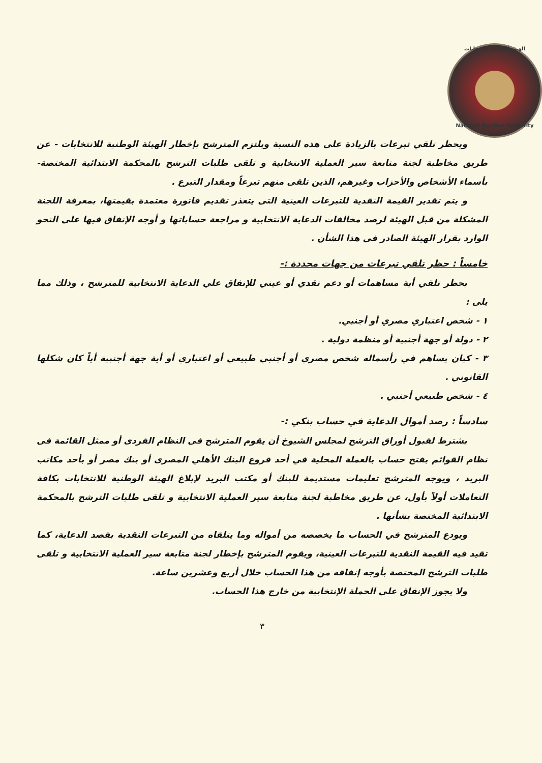الهيئة الوطنية للانتخابات
National Election Authority
ويحظر تلقي تبرعات بالزيادة على هذه النسبة ويلتزم المترشح بإخطار الهيئة الوطنية للانتخابات - عن طريق مخاطبة لجنة متابعة سير العملية الانتخابية و تلقى طلبات الترشح بالمحكمة الابتدائية المختصة- بأسماء الأشخاص والأحزاب وغيرهم، الذين تلقى منهم تبرعاً ومقدار التبرع .
و يتم تقدير القيمة النقدية للتبرعات العينية التى يتعذر تقديم فاتورة معتمدة بقيمتها، بمعرفة اللجنة المشكلة من قبل الهيئة لرصد مخالفات الدعاية الانتخابية و مراجعة حساباتها و أوجه الإنفاق فيها على النحو الوارد بقرار الهيئة الصادر فى هذا الشأن .
خامساً : حظر تلقي تبرعات من جهات محددة :-
يحظر تلقي أية مساهمات أو دعم نقدي أو عيني للإنفاق علي الدعاية الانتخابية للمترشح ، وذلك مما يلى :
١ - شخص اعتباري مصري أو أجنبي.
٢ - دولة أو جهة أجنبية أو منظمة دولية .
٣ - كيان يساهم في رأسماله شخص مصري أو أجنبي طبيعي أو اعتباري أو أية جهة أجنبية أياً كان شكلها القانوني .
٤ - شخص طبيعي أجنبي .
سادساً : رصد أموال الدعاية في حساب بنكي :-
يشترط لقبول أوراق الترشح لمجلس الشيوخ أن يقوم المترشح فى النظام الفردى أو ممثل القائمة فى نظام القوائم بفتح حساب بالعملة المحلية في أحد فروع البنك الأهلي المصرى أو بنك مصر أو بأحد مكاتب البريد ، ويوجه المترشح تعليمات مستديمة للبنك أو مكتب البريد لإبلاغ الهيئة الوطنية للانتخابات بكافة التعاملات أولاً بأول، عن طريق مخاطبة لجنة متابعة سير العملية الانتخابية و تلقى طلبات الترشح بالمحكمة الابتدائية المختصة بشأنها .
ويودع المترشح في الحساب ما يخصصه من أمواله وما يتلقاه من التبرعات النقدية بقصد الدعاية، كما تقيد فيه القيمة النقدية للتبرعات العينية، ويقوم المترشح بإخطار لجنة متابعة سير العملية الانتخابية و تلقى طلبات الترشح المختصة بأوجه إنفاقه من هذا الحساب خلال أربع وعشرين ساعة.
ولا يجوز الإنفاق على الحملة الإنتخابية من خارج هذا الحساب.
٣